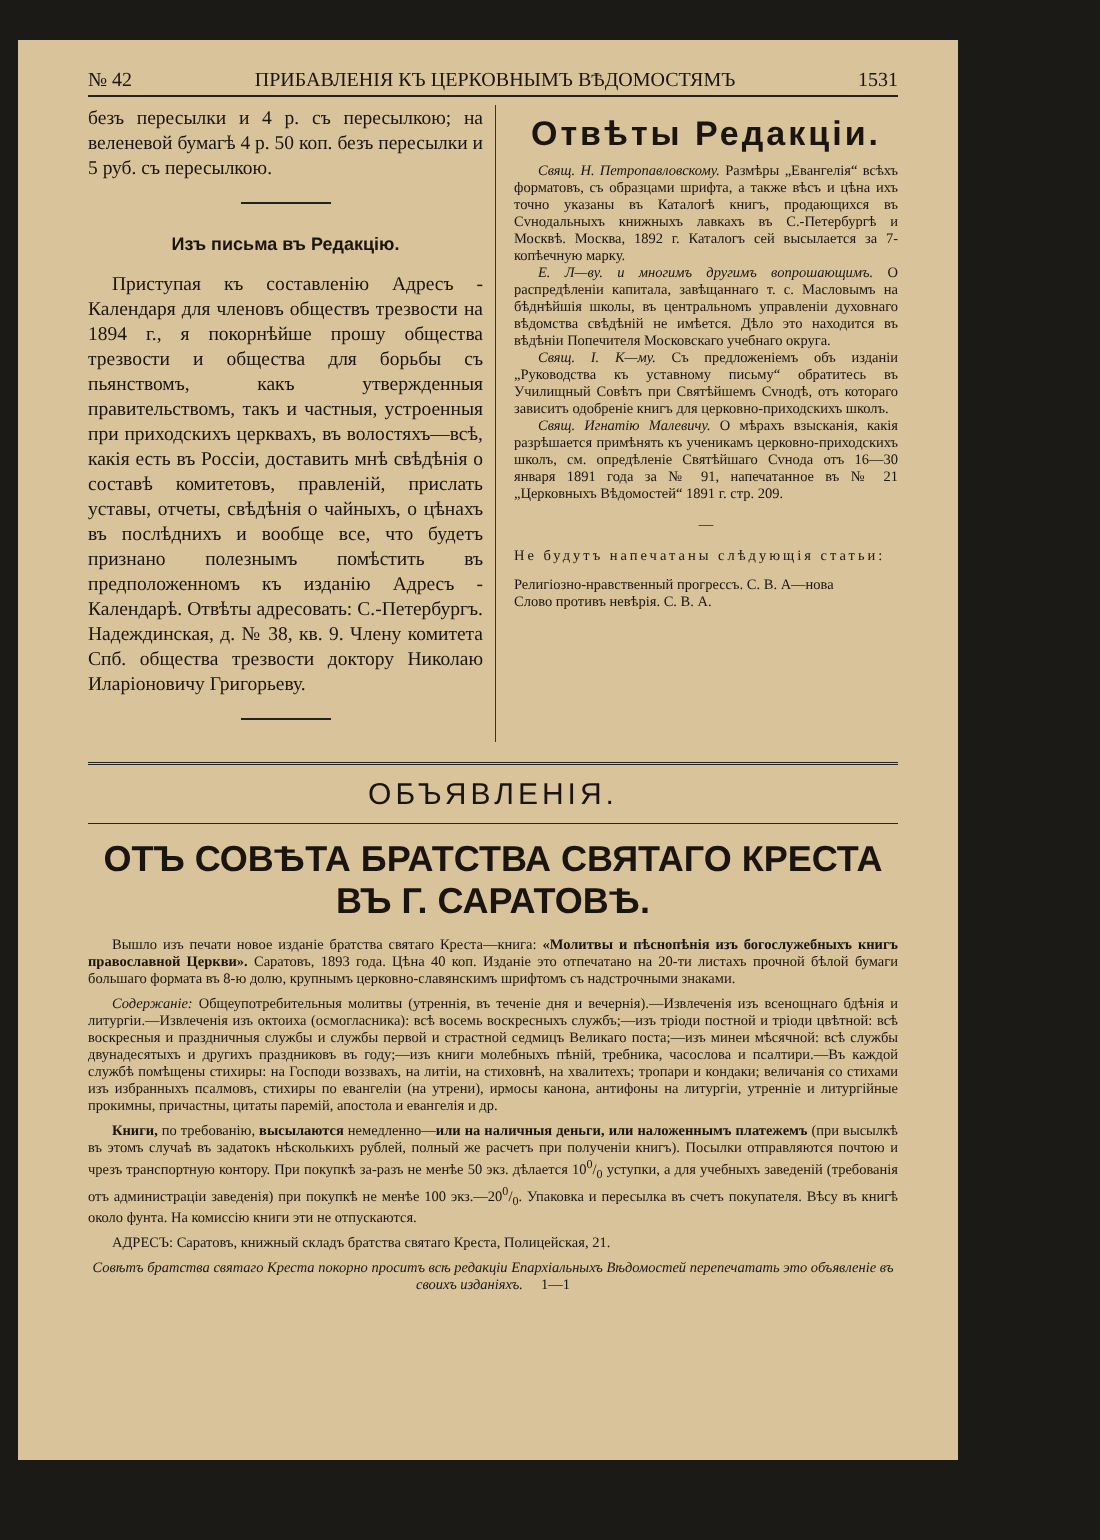№ 42 ПРИБАВЛЕНІЯ КЪ ЦЕРКОВНЫМЪ ВѢДОМОСТЯМЪ 1531
безъ пересылки и 4 р. съ пересылкою; на веленевой бумагѣ 4 р. 50 коп. безъ пересылки и 5 руб. съ пересылкою.
Изъ письма въ Редакцію.
Приступая къ составленію Адресъ - Календаря для членовъ обществъ трезвости на 1894 г., я покорнѣйше прошу общества трезвости и общества для борьбы съ пьянствомъ, какъ утвержденныя правительствомъ, такъ и частныя, устроенныя при приходскихъ церквахъ, въ волостяхъ—всѣ, какія есть въ Россіи, доставить мнѣ свѣдѣнія о составѣ комитетовъ, правленій, прислать уставы, отчеты, свѣдѣнія о чайныхъ, о цѣнахъ въ послѣднихъ и вообще все, что будетъ признано полезнымъ помѣстить въ предположенномъ къ изданію Адресъ - Календарѣ. Отвѣты адресовать: С.-Петербургъ. Надеждинская, д. № 38, кв. 9. Члену комитета Спб. общества трезвости доктору Николаю Иларіоновичу Григорьеву.
Отвѣты Редакціи.
Свящ. Н. Петропавловскому. Размѣры „Евангелія“ всѣхъ форматовъ, съ образцами шрифта, а также вѣсъ и цѣна ихъ точно указаны въ Каталогѣ книгъ, продающихся въ Сvнодальныхъ книжныхъ лавкахъ въ С.-Петербургѣ и Москвѣ. Москва, 1892 г. Каталогъ сей высылается за 7-копѣечную марку.
Е. Л—ву. и многимъ другимъ вопрошающимъ. О распредѣленіи капитала, завѣщаннаго т. с. Масловымъ на бѣднѣйшія школы, въ центральномъ управленіи духовнаго вѣдомства свѣдѣній не имѣется. Дѣло это находится въ вѣдѣніи Попечителя Московскаго учебнаго округа.
Свящ. І. К—му. Съ предложеніемъ объ изданіи „Руководства къ уставному письму“ обратитесь въ Училищный Совѣтъ при Святѣйшемъ Сvнодѣ, отъ котораго зависитъ одобреніе книгъ для церковно-приходскихъ школъ.
Свящ. Игнатію Малевичу. О мѣрахъ взысканія, какія разрѣшается примѣнять къ ученикамъ церковно-приходскихъ школъ, см. опредѣленіе Святѣйшаго Сvнода отъ 16—30 января 1891 года за № 91, напечатанное въ № 21 „Церковныхъ Вѣдомостей“ 1891 г. стр. 209.
—
Не будутъ напечатаны слѣдующія статьи:
Религіозно-нравственный прогрессъ. С. В. А—нова
Слово противъ невѣрія. С. В. А.
ОБЪЯВЛЕНІЯ.
ОТЪ СОВѢТА БРАТСТВА СВЯТАГО КРЕСТА ВЪ Г. САРАТОВѢ.
Вышло изъ печати новое изданіе братства святаго Креста—книга: «Молитвы и пѣснопѣнія изъ богослужебныхъ книгъ православной Церкви». Саратовъ, 1893 года. Цѣна 40 коп. Изданіе это отпечатано на 20-ти листахъ прочной бѣлой бумаги большаго формата въ 8-ю долю, крупнымъ церковно-славянскимъ шрифтомъ съ надстрочными знаками.
Содержаніе: Общеупотребительныя молитвы (утреннія, въ теченіе дня и вечернія).—Извлеченія изъ всенощнаго бдѣнія и литургіи.—Извлеченія изъ октоиха (осмогласника): всѣ восемь воскресныхъ службъ;—изъ тріоди постной и тріоди цвѣтной: всѣ воскресныя и праздничныя службы и службы первой и страстной седмицъ Великаго поста;—изъ минеи мѣсячной: всѣ службы двунадесятыхъ и другихъ праздниковъ въ году;—изъ книги молебныхъ пѣній, требника, часослова и псалтири.—Въ каждой службѣ помѣщены стихиры: на Господи воззвахъ, на литіи, на стиховнѣ, на хвалитехъ; тропари и кондаки; величанія со стихами изъ избранныхъ псалмовъ, стихиры по евангеліи (на утрени), ирмосы канона, антифоны на литургіи, утренніе и литургійные прокимны, причастны, цитаты паремій, апостола и евангелія и др.
Книги, по требованію, высылаются немедленно—или на наличныя деньги, или наложеннымъ платежемъ (при высылкѣ въ этомъ случаѣ въ задатокъ нѣсколькихъ рублей, полный же расчетъ при полученіи книгъ). Посылки отправляются почтою и чрезъ транспортную контору. При покупкѣ за-разъ не менѣе 50 экз. дѣлается 100/0 уступки, а для учебныхъ заведеній (требованія отъ администраціи заведенія) при покупкѣ не менѣе 100 экз.—200/0. Упаковка и пересылка въ счетъ покупателя. Вѣсу въ книгѣ около фунта. На комиссію книги эти не отпускаются.
АДРЕСЪ: Саратовъ, книжный складъ братства святаго Креста, Полицейская, 21.
Совѣтъ братства святаго Креста покорно проситъ всѣ редакціи Епархіальныхъ Вѣдомостей перепечатать это объявленіе въ своихъ изданіяхъ. 1—1